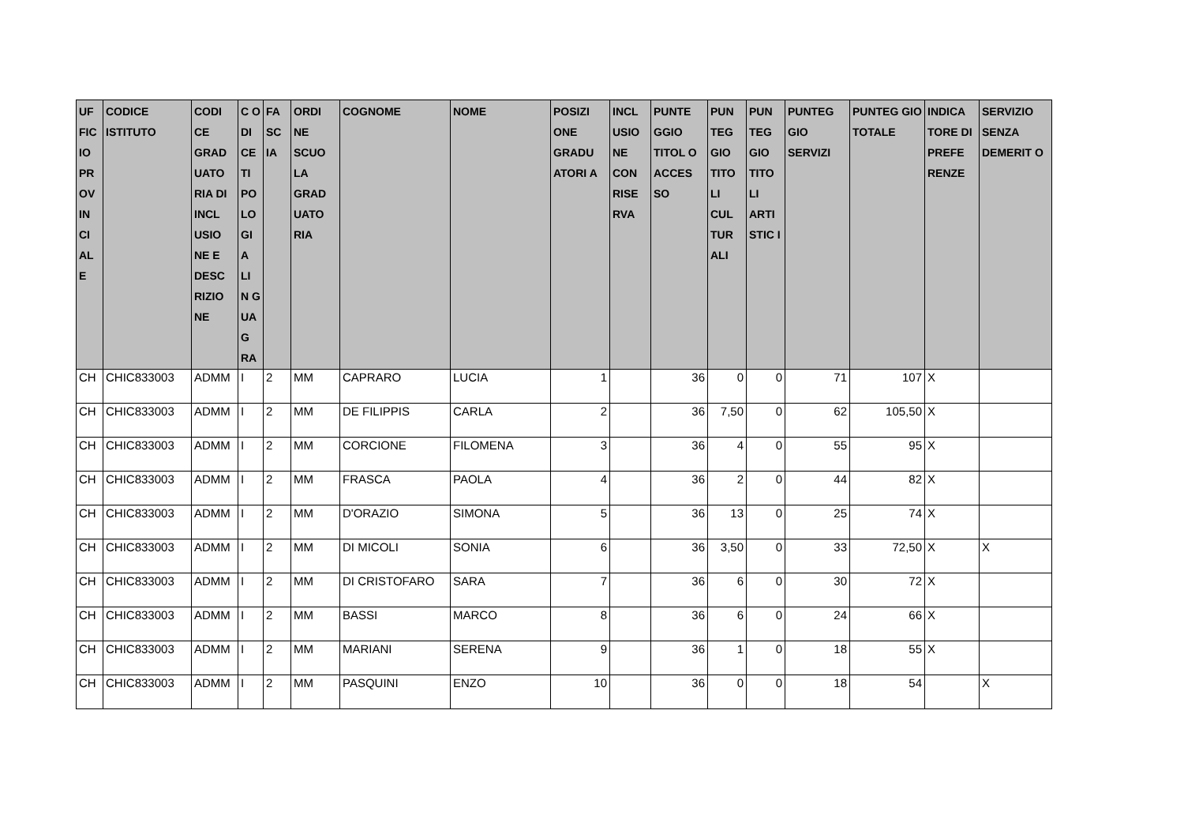| UF FIC IO PR OV IN CI AL E | CODICE ISTITUTO | CODI CE GRAD UATO RIA DI INCL USIO NE E DESC RIZIO NE | C O DI CE TI PO LO GI A LI N G UA G RA | FA SC IA | ORDI NE SCUO LA GRAD UATO RIA | COGNOME | NOME | POSIZI ONE GRADU ATORI A | INCL USIO NE CON RISE RVA | PUNTE GGIO TITOL O ACCES SO | PUN TEG GIO TITO LI CUL TUR ALI | PUN TEG GIO TITO LI ARTI STIC I | PUNTEG GIO SERVIZI | PUNTEG GIO TOTALE | INDICA TORE DI PREFE RENZE | SERVIZIO SENZA DEMERIT O |
| --- | --- | --- | --- | --- | --- | --- | --- | --- | --- | --- | --- | --- | --- | --- | --- | --- |
| CH | CHIC833003 | ADMM | I | 2 | MM | CAPRARO | LUCIA | 1 | | 36 | 0 | 0 | 71 | 107 | X | |
| CH | CHIC833003 | ADMM | I | 2 | MM | DE FILIPPIS | CARLA | 2 | | 36 | 7,50 | 0 | 62 | 105,50 | X | |
| CH | CHIC833003 | ADMM | I | 2 | MM | CORCIONE | FILOMENA | 3 | | 36 | 4 | 0 | 55 | 95 | X | |
| CH | CHIC833003 | ADMM | I | 2 | MM | FRASCA | PAOLA | 4 | | 36 | 2 | 0 | 44 | 82 | X | |
| CH | CHIC833003 | ADMM | I | 2 | MM | D'ORAZIO | SIMONA | 5 | | 36 | 13 | 0 | 25 | 74 | X | |
| CH | CHIC833003 | ADMM | I | 2 | MM | DI MICOLI | SONIA | 6 | | 36 | 3,50 | 0 | 33 | 72,50 | X | X |
| CH | CHIC833003 | ADMM | I | 2 | MM | DI CRISTOFARO | SARA | 7 | | 36 | 6 | 0 | 30 | 72 | X | |
| CH | CHIC833003 | ADMM | I | 2 | MM | BASSI | MARCO | 8 | | 36 | 6 | 0 | 24 | 66 | X | |
| CH | CHIC833003 | ADMM | I | 2 | MM | MARIANI | SERENA | 9 | | 36 | 1 | 0 | 18 | 55 | X | |
| CH | CHIC833003 | ADMM | I | 2 | MM | PASQUINI | ENZO | 10 | | 36 | 0 | 0 | 18 | 54 | | X |